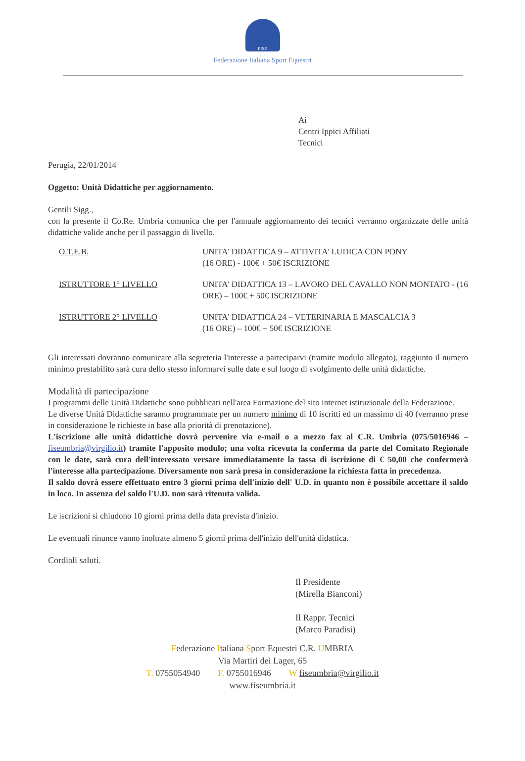FISE
Federazione Italiana Sport Equestri
Ai
Centri Ippici Affiliati
Tecnici
Perugia, 22/01/2014
Oggetto: Unità Didattiche per aggiornamento.
Gentili Sigg.,
con la presente il Co.Re. Umbria comunica che per l'annuale aggiornamento dei tecnici verranno organizzate delle unità didattiche valide anche per il passaggio di livello.
| O.T.E.B. | UNITA' DIDATTICA 9 – ATTIVITA' LUDICA CON PONY (16 ORE) - 100€ + 50€ ISCRIZIONE |
| ISTRUTTORE 1° LIVELLO | UNITA' DIDATTICA 13 – LAVORO DEL CAVALLO NON MONTATO - (16 ORE) – 100€ + 50€ ISCRIZIONE |
| ISTRUTTORE 2° LIVELLO | UNITA' DIDATTICA 24 – VETERINARIA E MASCALCIA 3 (16 ORE) – 100€ + 50€ ISCRIZIONE |
Gli interessati dovranno comunicare alla segreteria l'interesse a parteciparvi (tramite modulo allegato), raggiunto il numero minimo prestabilito sarà cura dello stesso informarvi sulle date e sul luogo di svolgimento delle unità didattiche.
Modalità di partecipazione
I programmi delle Unità Didattiche sono pubblicati nell'area Formazione del sito internet istituzionale della Federazione.
Le diverse Unità Didattiche saranno programmate per un numero minimo di 10 iscritti ed un massimo di 40 (verranno prese in considerazione le richieste in base alla priorità di prenotazione).
L'iscrizione alle unità didattiche dovrà pervenire via e-mail o a mezzo fax al C.R. Umbria (075/5016946 – fiseumbria@virgilio.it) tramite l'apposito modulo; una volta ricevuta la conferma da parte del Comitato Regionale con le date, sarà cura dell'interessato versare immediatamente la tassa di iscrizione di € 50,00 che confermerà l'interesse alla partecipazione. Diversamente non sarà presa in considerazione la richiesta fatta in precedenza.
Il saldo dovrà essere effettuato entro 3 giorni prima dell'inizio dell' U.D. in quanto non è possibile accettare il saldo in loco. In assenza del saldo l'U.D. non sarà ritenuta valida.
Le iscrizioni si chiudono 10 giorni prima della data prevista d'inizio.
Le eventuali rinunce vanno inoltrate almeno 5 giorni prima dell'inizio dell'unità didattica.
Cordiali saluti.
Il Presidente
(Mirella Bianconi)
Il Rappr. Tecnici
(Marco Paradisi)
Federazione Italiana Sport Equestri C.R. UMBRIA
Via Martiri dei Lager, 65
T. 0755054940 F. 0755016946 W fiseumbria@virgilio.it
www.fiseumbria.it